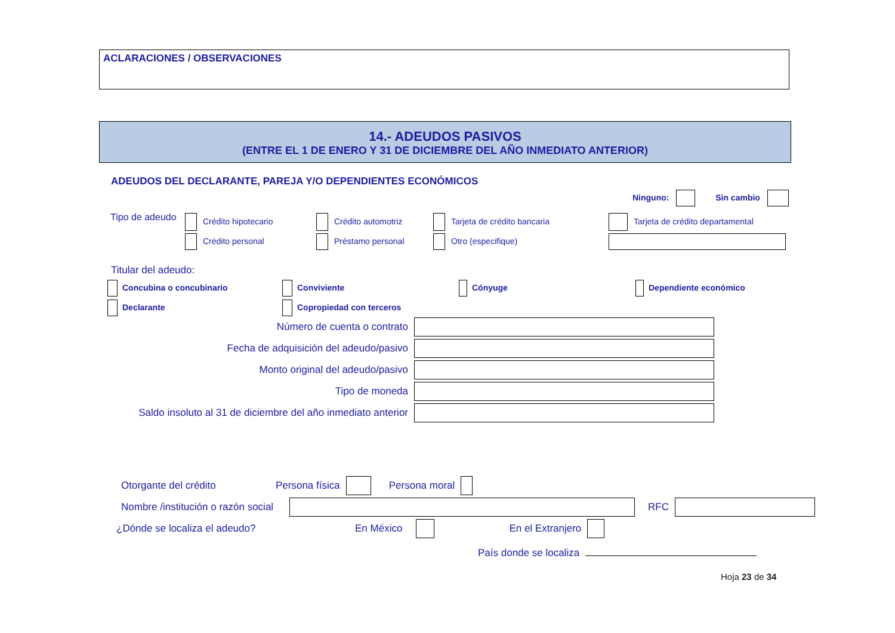ACLARACIONES / OBSERVACIONES
14.- ADEUDOS PASIVOS
(ENTRE EL 1 DE ENERO Y 31 DE DICIEMBRE DEL AÑO INMEDIATO ANTERIOR)
ADEUDOS DEL DECLARANTE, PAREJA Y/O DEPENDIENTES ECONÓMICOS
Ninguno: Sin cambio
Tipo de adeudo
Crédito hipotecario
Crédito automotriz
Tarjeta de crédito bancaria
Tarjeta de crédito departamental
Crédito personal
Préstamo personal
Otro (especifique)
Titular del adeudo:
Concubina o concubinario
Conviviente
Cónyuge
Dependiente económico
Declarante
Copropiedad con terceros
Número de cuenta o contrato
Fecha de adquisición del adeudo/pasivo
Monto original del adeudo/pasivo
Tipo de moneda
Saldo insoluto al 31 de diciembre del año inmediato anterior
Otorgante del crédito Persona física Persona moral
Nombre /institución o razón social RFC
¿Dónde se localiza el adeudo? En México En el Extranjero
País donde se localiza
Hoja 23 de 34